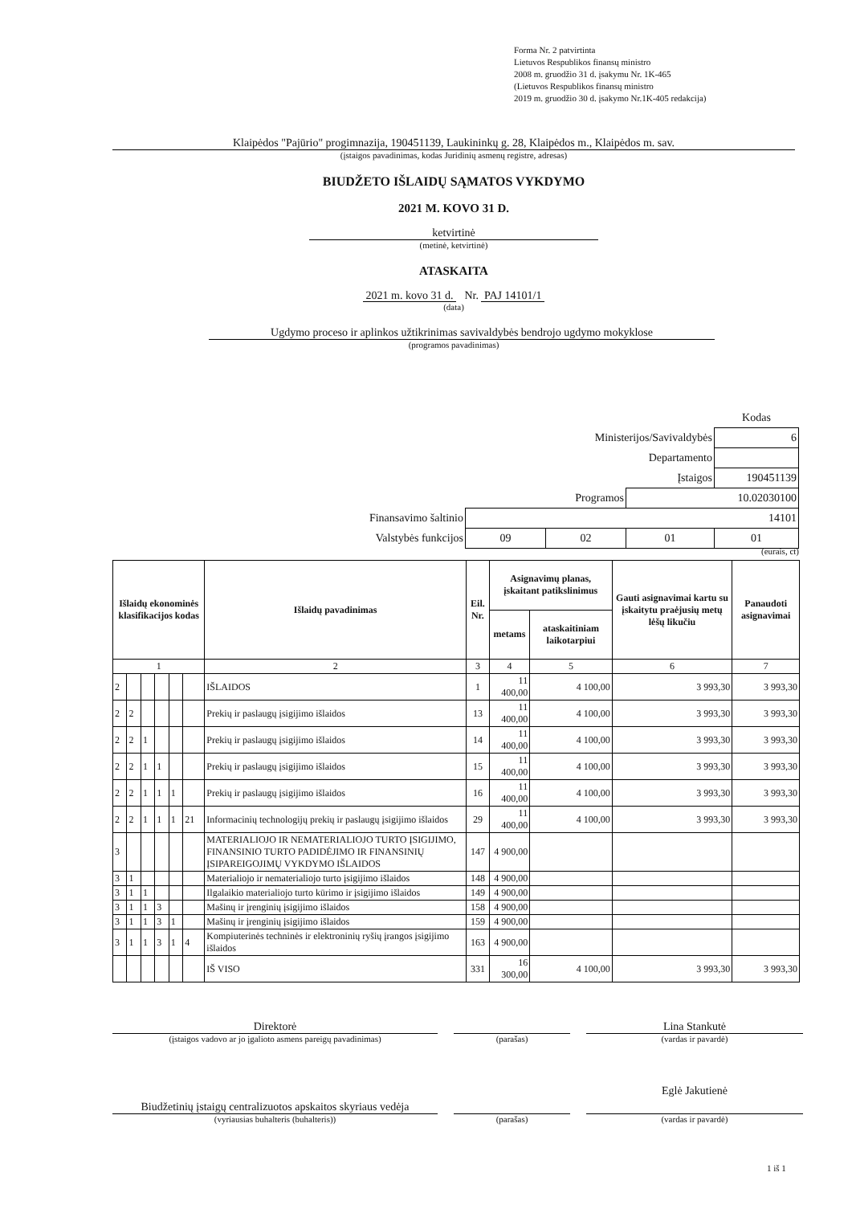Forma Nr. 2 patvirtinta
Lietuvos Respublikos finansų ministro
2008 m. gruodžio 31 d. įsakymu Nr. 1K-465
(Lietuvos Respublikos finansų ministro
2019 m. gruodžio 30 d. įsakymo Nr.1K-405 redakcija)
Klaipėdos "Pajūrio" progimnazija, 190451139, Laukininkų g. 28, Klaipėdos m., Klaipėdos m. sav.
(įstaigos pavadinimas, kodas Juridinių asmenų registre, adresas)
BIUDŽETO IŠLAIDŲ SĄMATOS VYKDYMO
2021 M. KOVO 31 D.
ketvirtinė
(metinė, ketvirtinė)
ATASKAITA
2021 m. kovo 31 d. Nr. PAJ 14101/1
(data)
Ugdymo proceso ir aplinkos užtikrinimas savivaldybės bendrojo ugdymo mokyklose
(programos pavadinimas)
| | | | | Kodas |
| Ministerijos/Savivaldybės | | | | 6 |
| Departamento | | | | |
| Įstaigos | | | | 190451139 |
| Programos | | | 10.02030100 | |
| Finansavimo šaltinio | 14101 | | | |
| Valstybės funkcijos | 09 | 02 | 01 | 01 |
(eurais, ct)
| Išlaidų ekonominės klasifikacijos kodas | | | | | | Išlaidų pavadinimas | Eil. Nr. | Asignavimų planas, įskaitant patikslinimus | | Gauti asignavimai kartu su įskaitytu praėjusių metų lėšų likučiu | Panaudoti asignavimai |
| --- | --- | --- | --- | --- | --- | --- | --- | --- | --- | --- | --- |
| | | | | | | | | metams | ataskaitiniam laikotarpiui | | |
| 1 | | | | | | 2 | 3 | 4 | 5 | 6 | 7 |
| 2 | | | | | | IŠLAIDOS | 1 | 11 400,00 | 4 100,00 | 3 993,30 | 3 993,30 |
| 2 | 2 | | | | | Prekių ir paslaugų įsigijimo išlaidos | 13 | 11 400,00 | 4 100,00 | 3 993,30 | 3 993,30 |
| 2 | 2 | 1 | | | | Prekių ir paslaugų įsigijimo išlaidos | 14 | 11 400,00 | 4 100,00 | 3 993,30 | 3 993,30 |
| 2 | 2 | 1 | 1 | | | Prekių ir paslaugų įsigijimo išlaidos | 15 | 11 400,00 | 4 100,00 | 3 993,30 | 3 993,30 |
| 2 | 2 | 1 | 1 | 1 | | Prekių ir paslaugų įsigijimo išlaidos | 16 | 11 400,00 | 4 100,00 | 3 993,30 | 3 993,30 |
| 2 | 2 | 1 | 1 | 1 | 21 | Informacinių technologijų prekių ir paslaugų įsigijimo išlaidos | 29 | 11 400,00 | 4 100,00 | 3 993,30 | 3 993,30 |
| 3 | | | | | | MATERIALIOJO IR NEMATERIALIOJO TURTO ĮSIGIJIMO, FINANSINIO TURTO PADIDĖJIMO IR FINANSINIŲ ĮSIPAREIGOJIMŲ VYKDYMO IŠLAIDOS | 147 | 4 900,00 | | | |
| 3 | 1 | | | | | Materialiojo ir nematerialiojo turto įsigijimo išlaidos | 148 | 4 900,00 | | | |
| 3 | 1 | 1 | | | | Ilgalaikio materialiojo turto kūrimo ir įsigijimo išlaidos | 149 | 4 900,00 | | | |
| 3 | 1 | 1 | 3 | | | Mašinų ir įrenginių įsigijimo išlaidos | 158 | 4 900,00 | | | |
| 3 | 1 | 1 | 3 | 1 | | Mašinų ir įrenginių įsigijimo išlaidos | 159 | 4 900,00 | | | |
| 3 | 1 | 1 | 3 | 1 | 4 | Kompiuterinės techninės ir elektroninių ryšių įrangos įsigijimo išlaidos | 163 | 4 900,00 | | | |
| | | | | | | IŠ VISO | 331 | 16 300,00 | 4 100,00 | 3 993,30 | 3 993,30 |
Direktorė
(įstaigos vadovo ar jo įgalioto asmens pareigų pavadinimas)
(parašas)
Lina Stankutė
(vardas ir pavardė)
Biudžetinių įstaigų centralizuotos apskaitos skyriaus vedėja
(vyriausias buhalteris (buhalteris))
(parašas)
Eglė Jakutienė
(vardas ir pavardė)
1 iš 1